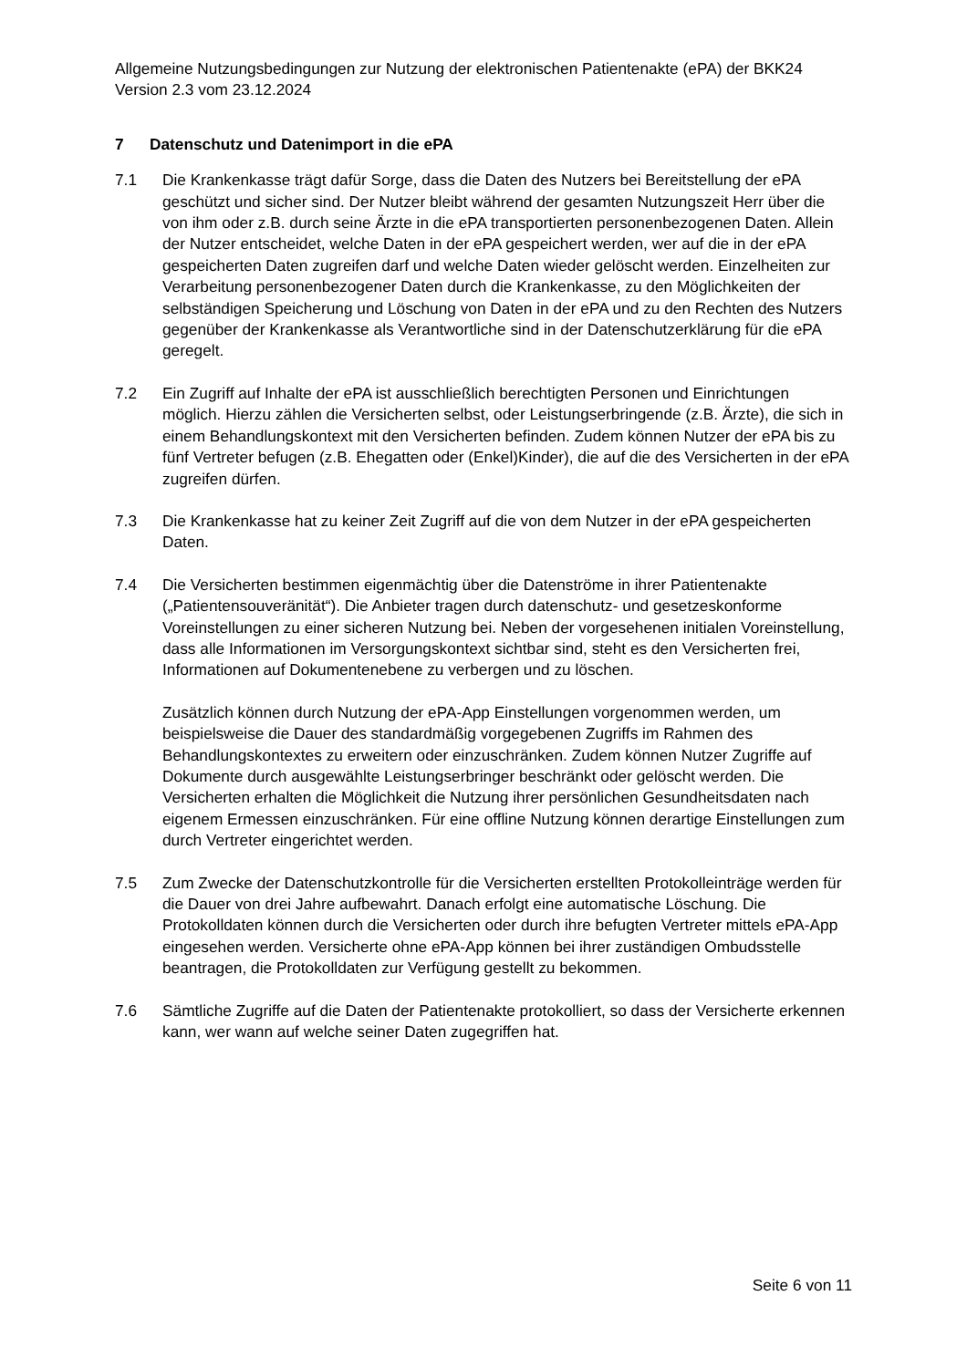Allgemeine Nutzungsbedingungen zur Nutzung der elektronischen Patientenakte (ePA) der BKK24 Version 2.3 vom 23.12.2024
7 Datenschutz und Datenimport in die ePA
7.1 Die Krankenkasse trägt dafür Sorge, dass die Daten des Nutzers bei Bereitstellung der ePA geschützt und sicher sind. Der Nutzer bleibt während der gesamten Nutzungszeit Herr über die von ihm oder z.B. durch seine Ärzte in die ePA transportierten personenbezogenen Daten. Allein der Nutzer entscheidet, welche Daten in der ePA gespeichert werden, wer auf die in der ePA gespeicherten Daten zugreifen darf und welche Daten wieder gelöscht werden. Einzelheiten zur Verarbeitung personenbezogener Daten durch die Krankenkasse, zu den Möglichkeiten der selbständigen Speicherung und Löschung von Daten in der ePA und zu den Rechten des Nutzers gegenüber der Krankenkasse als Verantwortliche sind in der Datenschutzerklärung für die ePA geregelt.
7.2 Ein Zugriff auf Inhalte der ePA ist ausschließlich berechtigten Personen und Einrichtungen möglich. Hierzu zählen die Versicherten selbst, oder Leistungserbringende (z.B. Ärzte), die sich in einem Behandlungskontext mit den Versicherten befinden. Zudem können Nutzer der ePA bis zu fünf Vertreter befugen (z.B. Ehegatten oder (Enkel)Kinder), die auf die des Versicherten in der ePA zugreifen dürfen.
7.3 Die Krankenkasse hat zu keiner Zeit Zugriff auf die von dem Nutzer in der ePA gespeicherten Daten.
7.4 Die Versicherten bestimmen eigenmächtig über die Datenströme in ihrer Patientenakte („Patientensouveränität“). Die Anbieter tragen durch datenschutz- und gesetzeskonforme Voreinstellungen zu einer sicheren Nutzung bei. Neben der vorgesehenen initialen Voreinstellung, dass alle Informationen im Versorgungskontext sichtbar sind, steht es den Versicherten frei, Informationen auf Dokumentenebene zu verbergen und zu löschen.
Zusätzlich können durch Nutzung der ePA-App Einstellungen vorgenommen werden, um beispielsweise die Dauer des standardmäßig vorgegebenen Zugriffs im Rahmen des Behandlungskontextes zu erweitern oder einzuschränken. Zudem können Nutzer Zugriffe auf Dokumente durch ausgewählte Leistungserbringer beschränkt oder gelöscht werden. Die Versicherten erhalten die Möglichkeit die Nutzung ihrer persönlichen Gesundheitsdaten nach eigenem Ermessen einzuschränken. Für eine offline Nutzung können derartige Einstellungen zum durch Vertreter eingerichtet werden.
7.5 Zum Zwecke der Datenschutzkontrolle für die Versicherten erstellten Protokolleinträge werden für die Dauer von drei Jahre aufbewahrt. Danach erfolgt eine automatische Löschung. Die Protokolldaten können durch die Versicherten oder durch ihre befugten Vertreter mittels ePA-App eingesehen werden. Versicherte ohne ePA-App können bei ihrer zuständigen Ombudsstelle beantragen, die Protokolldaten zur Verfügung gestellt zu bekommen.
7.6 Sämtliche Zugriffe auf die Daten der Patientenakte protokolliert, so dass der Versicherte erkennen kann, wer wann auf welche seiner Daten zugegriffen hat.
Seite 6 von 11